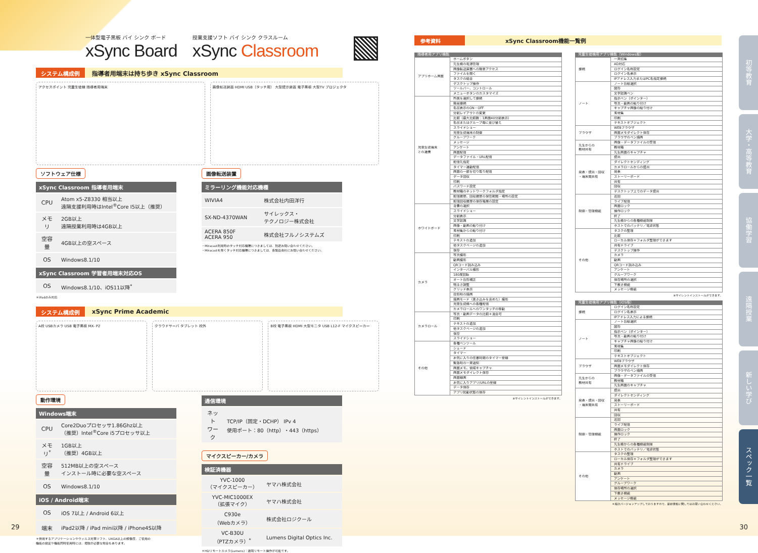一体型電子黒板 バイ シンク ボード
xSync Board
授業支援ソフト バイ シンク クラスルーム
xSync Classroom
システム構成例 指導者用端末は持ち歩き xSync Classroom
アクセスポイント 児童生徒機 指導者用端末
画像転送装置 HDMI USB（タッチ用） 大型提示装置 電子黒板 大型TV プロジェクタ
ソフトウェア仕様
| xSync Classroom 指導者用端末 | |
| --- | --- |
| CPU | Atom x5-Z8330 相当以上 遠隔支援利用時はIntel<sup>®</sup>Core I5以上（推奨） |
| メモリ | 2GB以上 遠隔授業利用時は4GB以上 |
| 空容量 | 4GB以上の空スペース |
| OS | Windows8.1/10 |
| xSync Classroom 学習者用端末対応OS | |
| OS | Windows8.1/10、iOS11以降<sup>*</sup> |
＊iPadのみ対応
画像転送装置
| ミラーリング機能対応機種 | |
| --- | --- |
| WIVIA4 | 株式会社内田洋行 |
| SX-ND-4370WAN | サイレックス・ テクノロジー株式会社 |
| ACERA 850F ACERA 950 | 株式会社フルノシステムズ |
・Miracast利用時のタッチ対応機種につきましては、別途お問い合わせください。
・Miracastを除くタッチ対応機種につきましては、各製造会社にお問い合わせください。
システム構成例 xSync Prime Academic
A校 USBカメラ USB 電子黒板 MX- P2
クラウドサーバ タブレット 校外 B校 電子黒板 HDMI 大型モニタ USB L12-F マイクスピーカー
動作環境
| Windows端末 | |
| --- | --- |
| CPU | Core2Duoプロセッサ1.86Ghz以上 （推奨）Intel<sup>®</sup>Core i5プロセッサ以上 |
| メモリ<sup>*</sup> | 1GB以上 （推奨）4GB以上 |
| 空容量 | 512MB以上の空スペース インストール時に必要な空スペース |
| OS | Windows8.1/10 |
| iOS / Android端末 | |
| OS | iOS 7以上 / Android 6以上 |
| 端末 | iPad2以降 / iPad mini以降 / iPhone4S以降 |
＊併用するアプリケーションやウィルス対策ソフト、UXGA以上の解像度、ご使用の
機能の設定や機能同時使用時には、増強が必要な場合もあります。
| 通信環境 | |
| --- | --- |
| ネット ワーク | TCP/IP（固定・DCHP） IPv 4 使用ポート：80（http）・443（https） |
マイクスピーカー/カメラ
| 検証済機器 | |
| --- | --- |
| YVC-1000 （マイクスピーカー） | ヤマハ株式会社 |
| YVC-MIC1000EX （拡張マイク） | ヤマハ株式会社 |
| C930e （Webカメラ） | 株式会社ロジクール |
| VC-B30U （PTZカメラ）<sup>*</sup> | Lumens Digital Optics Inc. |
＊HDリモートカメラ(Lumens)：遠隔リモート操作が可能です。
29
参考資料 xSync Classroom機能一覧例
指導者用アプリ機能
| アプリホーム画面 | ホームボタン |
| | 先生機の電源管理 |
| | 画像転送装置への簡単アクセス |
| | ファイルを開く |
| | タスクの結合 |
| | デスクトップ操作 |
| | ツールバー、コントロール |
| | メニューボタンのカスタマイズ |
| 児童生徒端末 との連携 | 所属を選択して接続 |
| | 簡易接続 |
| | 名前表示のON・OFF |
| | 分割レイアウトの変更 |
| | 比較（最大比較数：1画面40分割表示） |
| | 名前またはグループ毎に並び替え |
| | スライドショー |
| | 児童生徒端末の制御 |
| | グループワーク |
| | メッセージ |
| | アンケート |
| | 画面配信 |
| | データファイル・URL配信 |
| | 配信先指定 |
| | タイマー連動配信 |
| | 画面の一部を切り取り配信 |
| | データ回収 |
| | 印刷 |
| | パスワード設定 |
| | 教材箱のネットワークフォルダ指定 |
| | 配信履歴、回収履歴の保管期間・場所の設定 |
| | 配信回収履歴の保存階層の設定 |
| ホワイトボード | 背景の選択 |
| | スライドショー |
| | 分割表示 |
| | 文字認識 |
| | 画像・動画の貼り付け |
| | 素材集からの貼り付け |
| | 印刷 |
| | テキストの追加 |
| | 他タスクページの追加 |
| | 保存 |
| カメラ | 写真撮影 |
| | 動画撮影 |
| | QRコード読み込み |
| | インターバル撮影 |
| | 180度回転 |
| | オート台形補正 |
| | 明るさ調整 |
| | グリッド表示 |
| | 投影時の描画 |
| | 描画モード（書き込みを含めた）撮影 |
| | 児童生徒機への各種配信 |
| | カメラロールへのワンタッチの移動 |
| カメラロール | 写真・動画データの比較＊混合可 |
| | 印刷 |
| | テキストの追加 |
| | 他タスクページの追加 |
| | 保存 |
| | スライドショー |
| その他 | 各種ペンツール |
| | シェード |
| | タイマー |
| | お気に入りの任意時間のタイマー登録 |
| | 緊急時の一斉通知 |
| | 画面メモ、領域キャプチャ |
| | 画面メモダイレクト保存 |
| | 画面録画 |
| | お気に入りアプリ/URLの登録 |
| | データ保存 |
| | アプリ起動状態の保存 |
※サイレントインストールができます。
児童生徒機用アプリ機能（Windows版）
| 接続 | 一斉招集 |
| | AD対応 |
| | ログイン名称設定 |
| | ログイン名表示 |
| | IPアドレス入力またはPC名指定接続 |
| ノート | ノート台紙選択 |
| | 図形 |
| | 文字認識ペン |
| | 指示ペン（ポインター） |
| | 写真・動画の貼り付け |
| | キャプチャ画像の貼り付け |
| | 素材集 |
| | 印刷 |
| | テキストオブジェクト |
| ブラウザ | WEBブラウザ |
| | 画面メモダイレクト保存 |
| | ブラウザのペン描画 |
| 先生からの 教材共有 | 画像・データファイルの受信 |
| | 教材箱 |
| | 先生画面のキャプチャ |
| 発表・提出・回収 ・端末間共有 | 提出 |
| | ダイレクトセンディング |
| | カメラロールからの提出 |
| | 発表 |
| | ストーリーボード |
| | 共有 |
| | 回収 |
| | デスクトップ上でのデータ提出 |
| 制御・管理機能 | 巡回 |
| | ライブ配信 |
| | 画面ロック |
| | 操作ロック |
| | 終了 |
| | 先生機からの各種機能制限 |
| | ホストでのバッテリ／電波状態 |
| その他 | タスクの整理 |
| | 比較 |
| | ローカル保存＊フォルダ整理ができます |
| | 共有ドライブ |
| | デスクトップ操作 |
| | カメラ |
| | 動画 |
| | QRコード読み込み |
| | アンケート |
| | グループワーク |
| | 保存場所の選択 |
| | 下敷き機能 |
| | メッセージ機能 |
※サイレントインストールができます。
児童生徒機用アプリ機能（iOS版）
| 接続 | ログイン名称設定 |
| | ログイン名表示 |
| | IPアドレス入力による接続 |
| ノート | ノート台紙選択 |
| | 図形 |
| | 指示ペン（ポインター） |
| | 写真・動画の貼り付け |
| | キャプチャ画像の貼り付け |
| | 素材集 |
| | 印刷 |
| | テキストオブジェクト |
| ブラウザ | WEBブラウザ |
| | 画面メモダイレクト保存 |
| | ブラウザのペン描画 |
| 先生からの 教材共有 | 画像・データファイルの受信 |
| | 教材箱 |
| | 先生画面のキャプチャ |
| 発表・提出・回収 ・端末間共有 | 提出 |
| | ダイレクトセンディング |
| | 発表 |
| | ストーリーボード |
| | 共有 |
| | 回収 |
| 制御・管理機能 | 巡回 |
| | ライブ配信 |
| | 画面ロック |
| | 操作ロック |
| | 終了 |
| | 先生機からの各種機能制限 |
| | ホストでのバッテリ／電波状態 |
| その他 | タスクの整理 |
| | ローカル保存＊フォルダ整理ができます |
| | 共有ドライブ |
| | カメラ |
| | 動画 |
| | アンケート |
| | グループワーク |
| | 保存場所の選択 |
| | 下敷き機能 |
| | メッセージ機能 |
＊順次バージョンアップしておりますので、最新情報に関してはお問い合わせください。
初等教育
大学・高等教育
協働学習
遠隔授業
新しい学び
スペック一覧
30